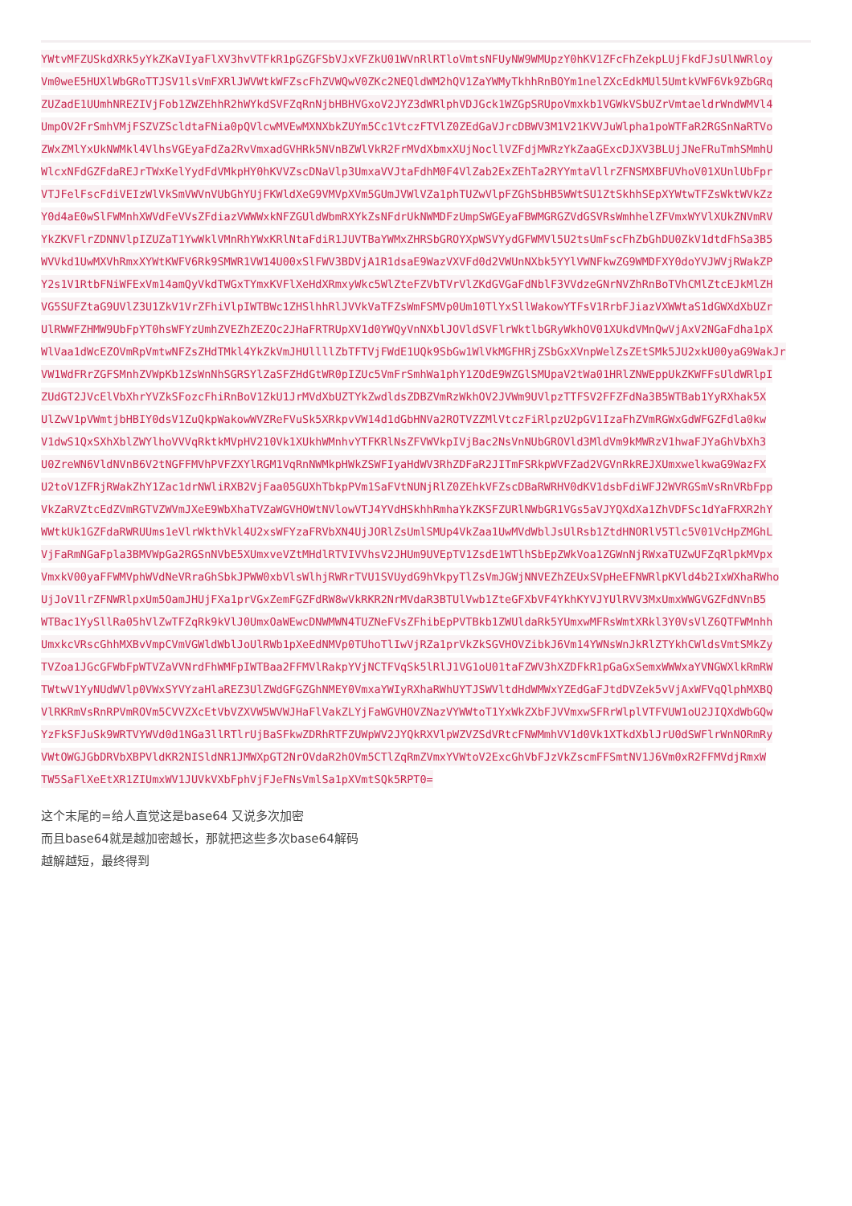YWtvMFZUSkdXRk5yYkZKaVIyaFlXV3hvVTFkR1pGZGFSbVJxVFZkU01WVnRlRTloVmtsNFUyNW9WMUpzY0hKV1ZFcFhZekpLUjFkdFJsUlNWRloy
Vm0weE5HUXlWbGRoTTJSV1lsVmFXRlJWVWtkWFZscFhZVWQwV0ZKc2NEQldWM2hQV1ZaYWMyTkhhRnBOYm1nelZXcEdkMUl5UmtkVWF6Vk9ZbGRq
ZUZadE1UUmhNREZIVjFob1ZWZEhhR2hWYkdSVFZqRnNjbHBHVGxoV2JYZ3dWRlphVDJGck1WZGpSRUpoVmxkb1VGWkVSbUZrVmtaeldrWndWMVl4
UmpOV2FrSmhVMjFSZVZScldtaFNia0pQVlcwMVEwMXNXbkZUYm5Cc1VtczFTVlZ0ZEdGaVJrcDBWV3M1V21KVVJuWlpha1poWTFaR2RGSnNaRTVo
ZWxZMlYxUkNWMkl4VlhsVGEyaFdZa2RvVmxadGVHRk5NVnBZWlVkR2FrMVdXbmxXUjNocllVZFdjMWRzYkZaaGExcDJXV3BLUjJNeFRuTmhSMmhU
WlcxNFdGZFdaREJrTWxKelYydFdVMkpHY0hKVVZscDNaVlp3UmxaVVJtaFdhM0F4VlZab2ExZEhTa2RYYmtaVllrZFNSMXBFUVhoV01XUnlUbFpr
VTJFelFscFdiVEIzWlVkSmVWVnVUbGhYUjFKWldXeG9VMVpXVm5GUmJVWlVZa1phTUZwVlpFZGhSbHB5WWtSU1ZtSkhhSEpXYWtwTFZsWktWVkZz
Y0d4aE0wSlFWMnhXWVdFeVVsZFdiazVWWWxkNFZGUldWbmRXYkZsNFdrUkNWMDFzUmpSWGEyaFBWMGRGZVdGSVRsWmhhelZFVmxWYVlXUkZNVmRV
YkZKVFlrZDNNVlpIZUZaT1YwWklVMnRhYWxKRlNtaFdiR1JUVTBaYWMxZHRSbGROYXpWSVYydGFWMVl5U2tsUmFscFhZbGhDU0ZkV1dtdFhSa3B5
WVVkd1UwMXVhRmxXYWtKWFV6Rk9SMWR1VW14U00xSlFWV3BDVjA1R1dsaE9WazVXVFd0d2VWUnNXbk5YYlVWNFkwZG9WMDFXY0doYVJWVjRWakZP
Y2s1V1RtbFNiWFExVm14amQyVkdTWGxTYmxKVFlXeHdXRmxyWkc5WlZteFZVbTVrVlZKdGVGaFdNblF3VVdzeGNrNVZhRnBoTVhCMlZtcEJkMlZH
VG5SUFZtaG9UVlZ3U1ZkV1VrZFhiVlpIWTBWc1ZHSlhhRlJVVkVaTFZsWmFSMVp0Um10TlYxSllWakowYTFsV1RrbFJiazVXWWtaS1dGWXdXbUZr
UlRWWFZHMW9UbFpYT0hsWFYzUmhZVEZhZEZOc2JHaFRTRUpXV1d0YWQyVnNXblJOVldSVFlrWktlbGRyWkhOV01XUkdVMnQwVjAxV2NGaFdha1pX
WlVaa1dWcEZOVmRpVmtwNFZsZHdTMkl4YkZkVmJHUllllZbTFTVjFWdE1UQk9SbGw1WlVkMGFHRjZSbGxXVnpWelZsZEtSMk5JU2xkU00yaG9WakJr
VW1WdFRrZGFSMnhZVWpKb1ZsWnNhSGRSYlZaSFZHdGtWR0pIZUc5VmFrSmhWa1phY1ZOdE9WZGlSMUpaV2tWa01HRlZNWEppUkZKWFFsUldWRlpI
ZUdGT2JVcElVbXhrYVZkSFozcFhiRnBoV1ZkU1JrMVdXbUZTYkZwdldsZDBZVmRzWkhOV2JVWm9UVlpzTTFSV2FFZFdNa3B5WTBab1YyRXhak5X
UlZwV1pVWmtjbHBIY0dsV1ZuQkpWakowWVZReFVuSk5XRkpvVW14d1dGbHNVa2ROTVZZMlVtczFiRlpzU2pGV1IzaFhZVmRGWxGdWFGZFdla0kw
V1dwS1QxSXhXblZWYlhoVVVqRktkMVpHV210Vk1XUkhWMnhvYTFKRlNsZFVWVkpIVjBac2NsVnNUbGROVld3MldVm9kMWRzV1hwaFJYaGhVbXh3
U0ZreWN6VldNVnB6V2tNGFFMVhPVFZXYlRGM1VqRnNWMkpHWkZSWFIyaHdWV3RhZDFaR2JITmFSRkpWVFZad2VGVnRkREJXUmxwelkwaG9WazFX
U2toV1ZFRjRWakZhY1Zac1drNWliRXB2VjFaa05GUXhTbkpPVm1SaFVtNUNjRlZ0ZEhkVFZscDBaRWRHV0dKV1dsbFdiWFJ2WVRGSmVsRnVRbFpp
VkZaRVZtcEdZVmRGTVZWVmJXeE9WbXhaTVZaWGVHOWtNVlowVTJ4YVdHSkhhRmhaYkZKSFZURlNWbGR1VGs5aVJYQXdXa1ZhVDFSc1dYaFRXR2hY
WWtkUk1GZFdaRWRUUms1eVlrWkthVkl4U2xsWFYzaFRVbXN4UjJORlZsUmlSMUp4VkZaa1UwMVdWblJsUlRsb1ZtdHNORlV5Tlc5V01VcHpZMGhL
VjFaRmNGaFpla3BMVWpGa2RGSnNVbE5XUmxveVZtMHdlRTVIVVhsV2JHUm9UVEpTV1ZsdE1WTlhSbEpZWkVoa1ZGWnNjRWxaTUZwUFZqRlpkMVpx
VmxkV00yaFFWMVphWVdNeVRraGhSbkJPWW0xbVlsWlhjRWRrTVU1SVUydG9hVkpyTlZsVmJGWjNNVEZhZEUxSVpHeEFNWRlpKVld4b2IxWXhaRWho
UjJoV1lrZFNWRlpxUm5OamJHUjFXa1prVGxZemFGZFdRW8wVkRKR2NrMVdaR3BTUlVwb1ZteGFXbVF4YkhKYVJYUlRVV3MxUmxWWGVGZFdNVnB5
WTBac1YySllRa05hVlZwTFZqRk9kVlJ0UmxOaWEwcDNWMWN4TUZNeFVsZFhibEpPVTBkb1ZWUldaRk5YUmxwMFRsWmtXRkl3Y0VsVlZ6QTFWMnhh
UmxkcVRscGhhMXBvVmpCVmVGWldWblJoUlRWb1pXeEdNMVp0TUhoTlIwVjRZa1prVkZkSGVHOVZibkJ6Vm14YWNsWnJkRlZTYkhCWldsVmtSMkZy
TVZoa1JGcGFWbFpWTVZaVVNrdFhWMFpIWTBaa2FFMVlRakpYVjNCTFVqSk5lRlJ1VG1oU01taFZWV3hXZDFkR1pGaGxSemxWWWxaYVNGWXlkRmRW
TWtwV1YyNUdWVlp0VWxSYVYzaHlaREZ3UlZWdGFGZGhNMEY0VmxaYWIyRXhaRWhUYTJSWVltdHdWMWxYZEdGaFJtdDVZek5vVjAxWFVqQlphMXBQ
VlRKRmVsRnRPVmROVm5CVVZXcEtVbVZXVW5WVWJHaFlVakZLYjFaWGVHOVZNazVYWWtoT1YxWkZXbFJVVmxwSFRrWlplVTFVUW1oU2JIQXdWbGQw
YzFkSFJuSk9WRTVYWVd0d1NGa3llRTlrUjBaSFkwZDRhRTFZUWpWV2JYQkRXVlpWZVZSdVRtcFNWMmhVV1d0Vk1XTkdXblJrU0dSWFlrWnNORmRy
VWtOWGJGbDRVbXBPVldKR2NISldNR1JMWXpGT2NrOVdaR2hOVm5CTlZqRmZVmxYVWtoV2ExcGhVbFJzVkZscmFFSmtNV1J6Vm0xR2FFMVdjRmxW
TW5SaFlXeEtXR1ZIUmxWV1JUVkVXbFphVjFJeFNsVmlSa1pXVmtSQk5RPT0=
这个末尾的=给人直觉这是base64 又说多次加密
而且base64就是越加密越长，那就把这些多次base64解码
越解越短，最终得到